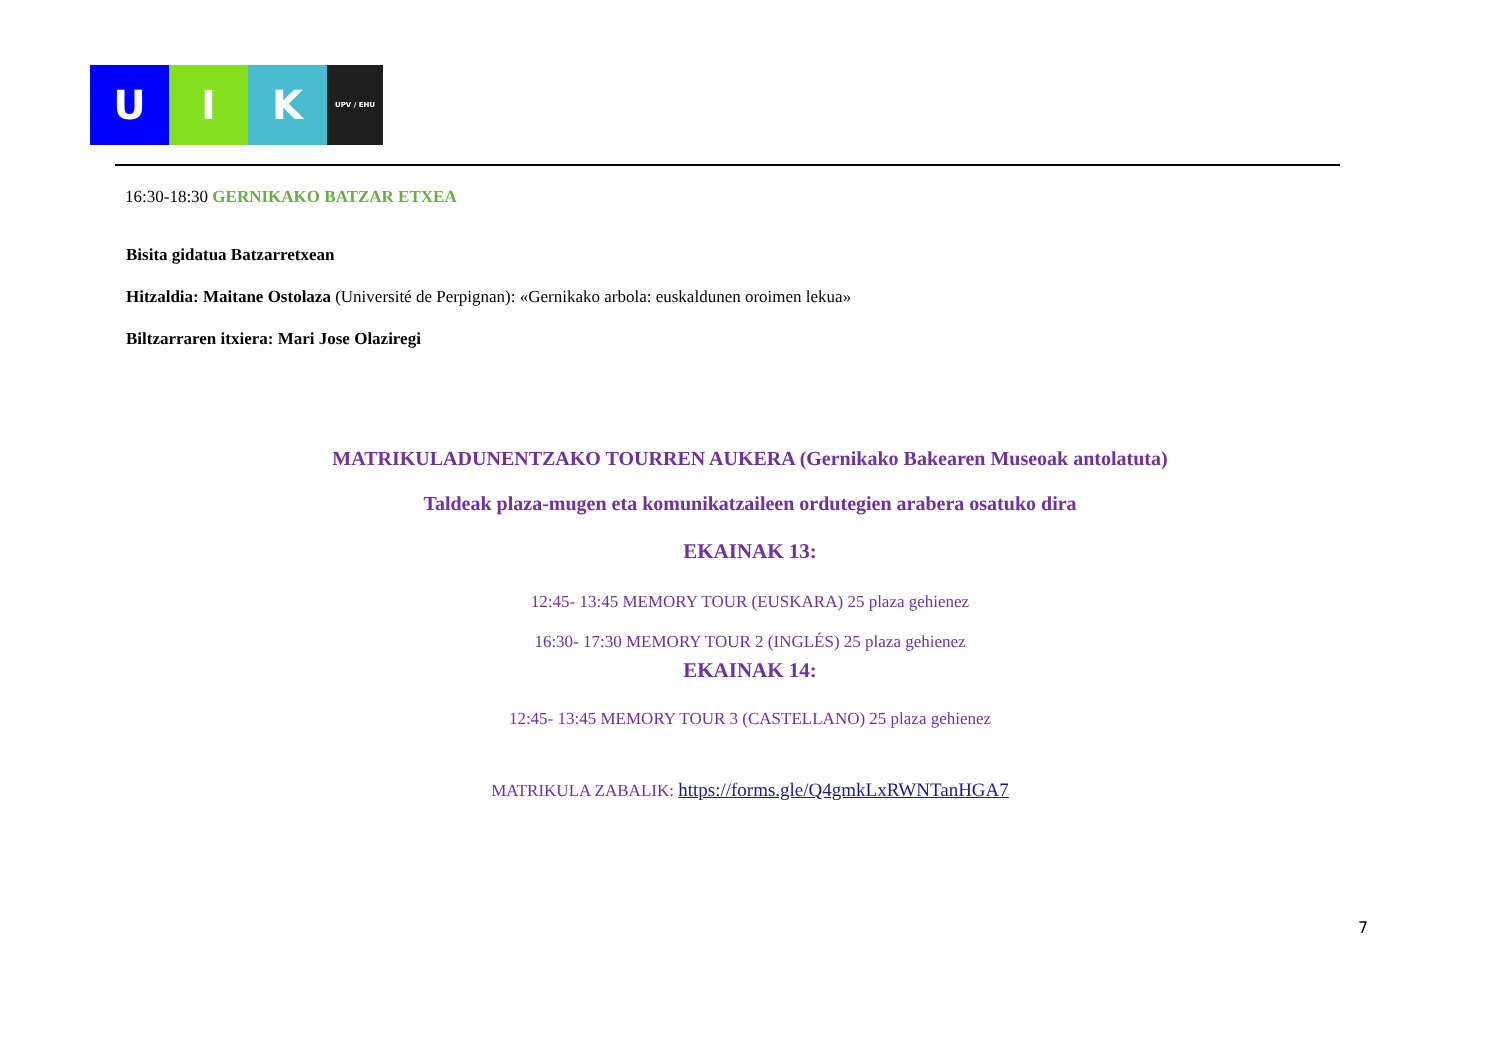U I K
UPV / EHU
16:30-18:30 GERNIKAKO BATZAR ETXEA
Bisita gidatua Batzarretxean
Hitzaldia: Maitane Ostolaza (Université de Perpignan): «Gernikako arbola: euskaldunen oroimen lekua»
Biltzarraren itxiera: Mari Jose Olaziregi
MATRIKULADUNENTZAKO TOURREN AUKERA (Gernikako Bakearen Museoak antolatuta)
Taldeak plaza-mugen eta komunikatzaileen ordutegien arabera osatuko dira
EKAINAK 13:
12:45- 13:45 MEMORY TOUR (EUSKARA) 25 plaza gehienez
16:30- 17:30 MEMORY TOUR 2 (INGLÉS) 25 plaza gehienez
EKAINAK 14:
12:45- 13:45 MEMORY TOUR 3 (CASTELLANO) 25 plaza gehienez
MATRIKULA ZABALIK: https://forms.gle/Q4gmkLxRWNTanHGA7
7